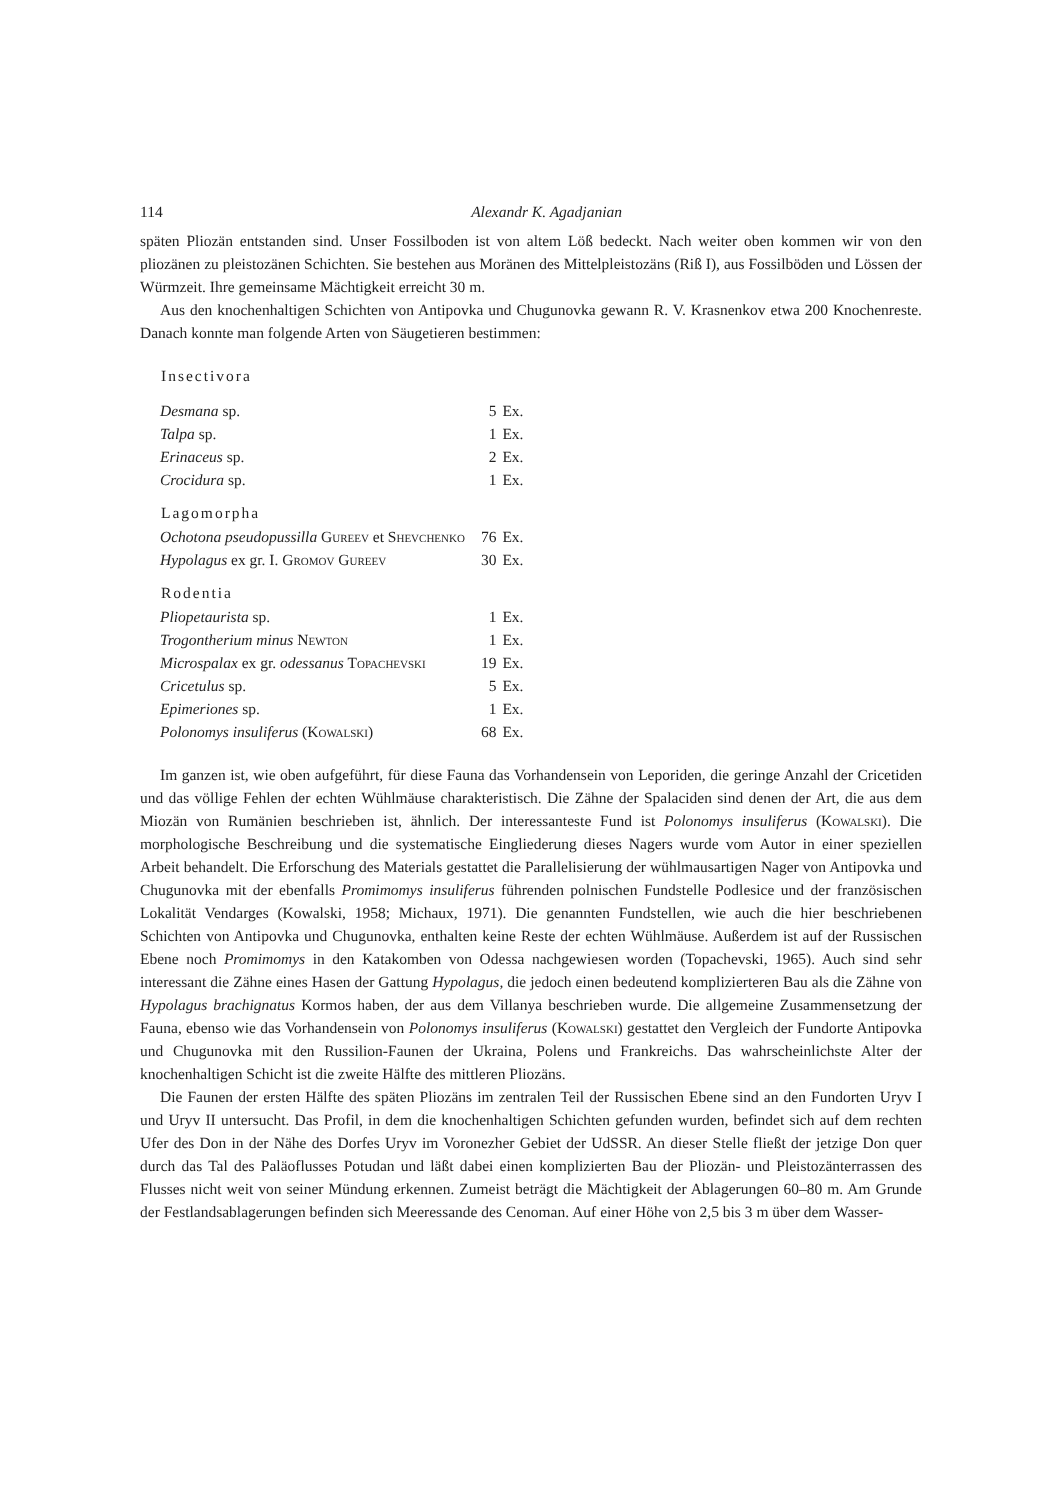114 Alexandr K. Agadjanian
späten Pliozän entstanden sind. Unser Fossilboden ist von altem Löß bedeckt. Nach weiter oben kommen wir von den pliozänen zu pleistozänen Schichten. Sie bestehen aus Moränen des Mittelpleistozäns (Riß I), aus Fossilböden und Lössen der Würmzeit. Ihre gemeinsame Mächtigkeit erreicht 30 m.
Aus den knochenhaltigen Schichten von Antipovka und Chugunovka gewann R. V. Krasnenkov etwa 200 Knochenreste. Danach konnte man folgende Arten von Säugetieren bestimmen:
| Insectivora | | |
| --- | --- | --- |
| Desmana sp. | 5 | Ex. |
| Talpa sp. | 1 | Ex. |
| Erinaceus sp. | 2 | Ex. |
| Crocidura sp. | 1 | Ex. |
| Lagomorpha | | |
| Ochotona pseudopussilla Gureev et Shevchenko | 76 | Ex. |
| Hypolagus ex gr. I. Gromov Gureev | 30 | Ex. |
| Rodentia | | |
| Pliopetaurista sp. | 1 | Ex. |
| Trogontherium minus Newton | 1 | Ex. |
| Microspalax ex gr. odessanus Topachevski | 19 | Ex. |
| Cricetulus sp. | 5 | Ex. |
| Epimeriones sp. | 1 | Ex. |
| Polonomys insuliferus ( Kowalski ) | 68 | Ex. |
Im ganzen ist, wie oben aufgeführt, für diese Fauna das Vorhandensein von Leporiden, die geringe Anzahl der Cricetiden und das völlige Fehlen der echten Wühlmäuse charakteristisch. Die Zähne der Spalaciden sind denen der Art, die aus dem Miozän von Rumänien beschrieben ist, ähnlich. Der interessanteste Fund ist Polonomys insuliferus (Kowalski). Die morphologische Beschreibung und die systematische Eingliederung dieses Nagers wurde vom Autor in einer speziellen Arbeit behandelt. Die Erforschung des Materials gestattet die Parallelisierung der wühlmausartigen Nager von Antipovka und Chugunovka mit der ebenfalls Promimomys insuliferus führenden polnischen Fundstelle Podlesice und der französischen Lokalität Vendarges (Kowalski, 1958; Michaux, 1971). Die genannten Fundstellen, wie auch die hier beschriebenen Schichten von Antipovka und Chugunovka, enthalten keine Reste der echten Wühlmäuse. Außerdem ist auf der Russischen Ebene noch Promimomys in den Katakomben von Odessa nachgewiesen worden (Topachevski, 1965). Auch sind sehr interessant die Zähne eines Hasen der Gattung Hypolagus, die jedoch einen bedeutend komplizierteren Bau als die Zähne von Hypolagus brachignatus Kormos haben, der aus dem Villanya beschrieben wurde. Die allgemeine Zusammensetzung der Fauna, ebenso wie das Vorhandensein von Polonomys insuliferus (Kowalski) gestattet den Vergleich der Fundorte Antipovka und Chugunovka mit den Russilion-Faunen der Ukraina, Polens und Frankreichs. Das wahrscheinlichste Alter der knochenhaltigen Schicht ist die zweite Hälfte des mittleren Pliozäns.
Die Faunen der ersten Hälfte des späten Pliozäns im zentralen Teil der Russischen Ebene sind an den Fundorten Uryv I und Uryv II untersucht. Das Profil, in dem die knochenhaltigen Schichten gefunden wurden, befindet sich auf dem rechten Ufer des Don in der Nähe des Dorfes Uryv im Voronezher Gebiet der UdSSR. An dieser Stelle fließt der jetzige Don quer durch das Tal des Paläoflusses Potudan und läßt dabei einen komplizierten Bau der Pliozän- und Pleistozänterrassen des Flusses nicht weit von seiner Mündung erkennen. Zumeist beträgt die Mächtigkeit der Ablagerungen 60–80 m. Am Grunde der Festlandsablagerungen befinden sich Meeressande des Cenoman. Auf einer Höhe von 2,5 bis 3 m über dem Wasser-